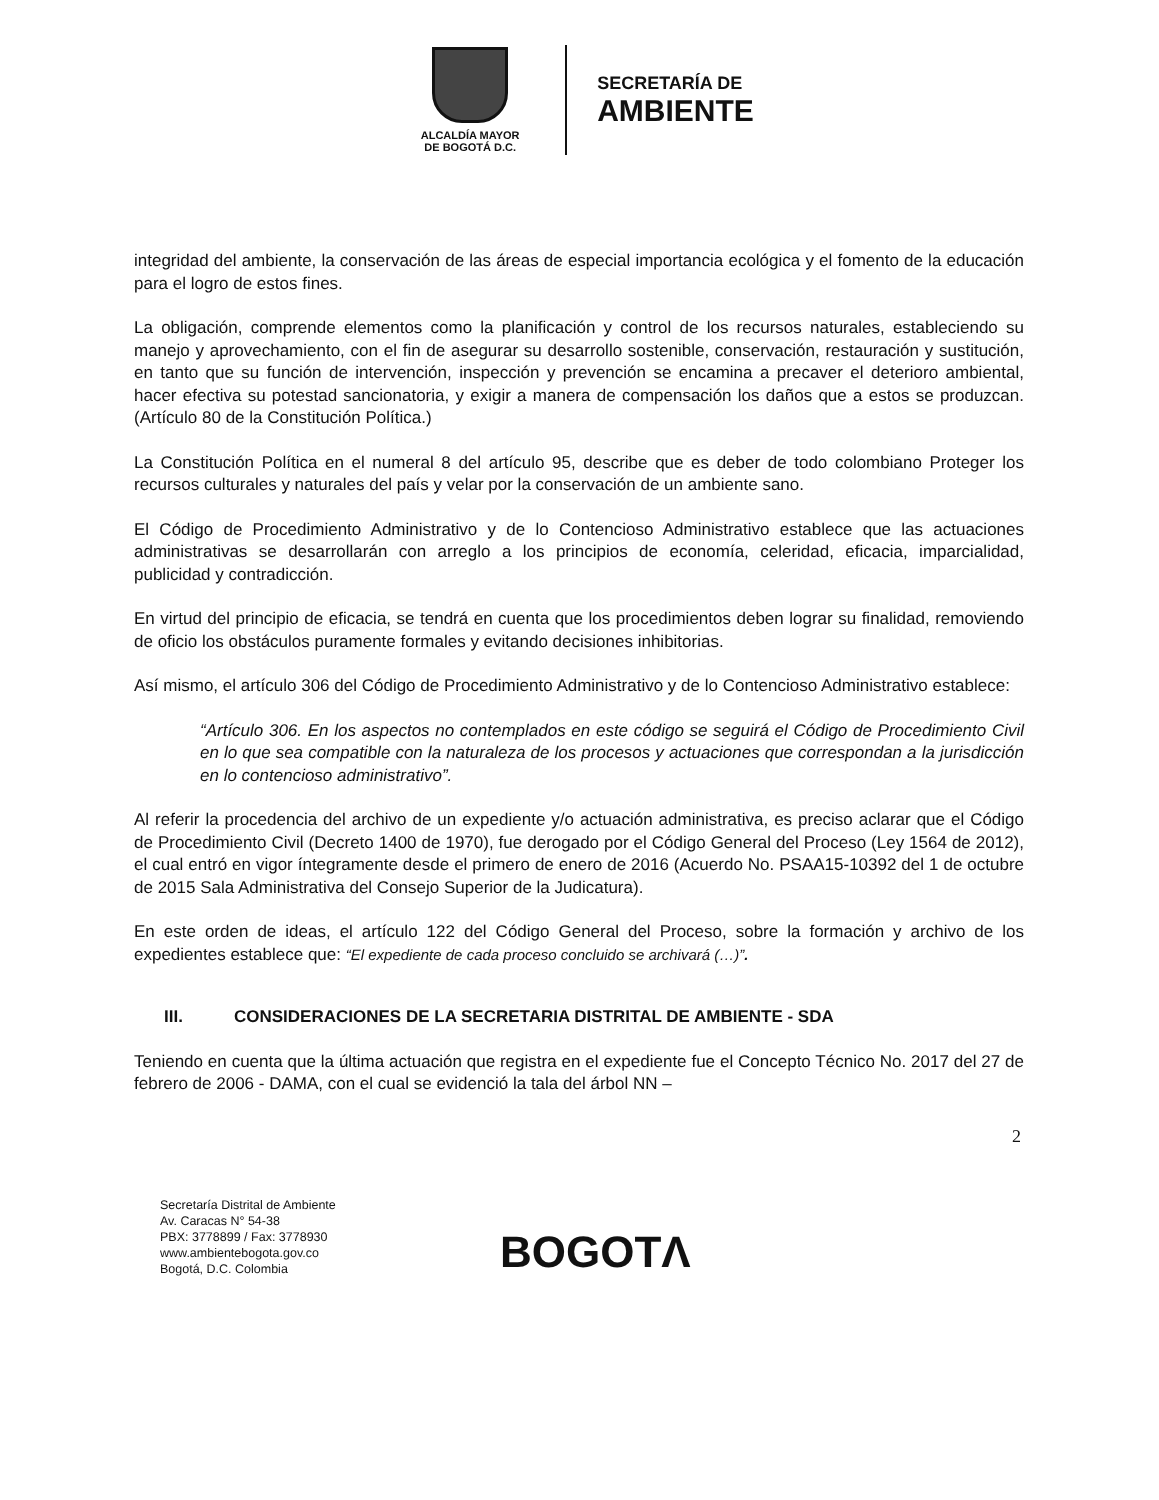ALCALDÍA MAYOR
DE BOGOTÁ D.C.
SECRETARÍA DE
AMBIENTE
integridad del ambiente, la conservación de las áreas de especial importancia ecológica y el fomento de la educación para el logro de estos fines.
La obligación, comprende elementos como la planificación y control de los recursos naturales, estableciendo su manejo y aprovechamiento, con el fin de asegurar su desarrollo sostenible, conservación, restauración y sustitución, en tanto que su función de intervención, inspección y prevención se encamina a precaver el deterioro ambiental, hacer efectiva su potestad sancionatoria, y exigir a manera de compensación los daños que a estos se produzcan. (Artículo 80 de la Constitución Política.)
La Constitución Política en el numeral 8 del artículo 95, describe que es deber de todo colombiano Proteger los recursos culturales y naturales del país y velar por la conservación de un ambiente sano.
El Código de Procedimiento Administrativo y de lo Contencioso Administrativo establece que las actuaciones administrativas se desarrollarán con arreglo a los principios de economía, celeridad, eficacia, imparcialidad, publicidad y contradicción.
En virtud del principio de eficacia, se tendrá en cuenta que los procedimientos deben lograr su finalidad, removiendo de oficio los obstáculos puramente formales y evitando decisiones inhibitorias.
Así mismo, el artículo 306 del Código de Procedimiento Administrativo y de lo Contencioso Administrativo establece:
“Artículo 306. En los aspectos no contemplados en este código se seguirá el Código de Procedimiento Civil en lo que sea compatible con la naturaleza de los procesos y actuaciones que correspondan a la jurisdicción en lo contencioso administrativo”.
Al referir la procedencia del archivo de un expediente y/o actuación administrativa, es preciso aclarar que el Código de Procedimiento Civil (Decreto 1400 de 1970), fue derogado por el Código General del Proceso (Ley 1564 de 2012), el cual entró en vigor íntegramente desde el primero de enero de 2016 (Acuerdo No. PSAA15-10392 del 1 de octubre de 2015 Sala Administrativa del Consejo Superior de la Judicatura).
En este orden de ideas, el artículo 122 del Código General del Proceso, sobre la formación y archivo de los expedientes establece que: “El expediente de cada proceso concluido se archivará (…)”.
III. CONSIDERACIONES DE LA SECRETARIA DISTRITAL DE AMBIENTE - SDA
Teniendo en cuenta que la última actuación que registra en el expediente fue el Concepto Técnico No. 2017 del 27 de febrero de 2006 - DAMA, con el cual se evidenció la tala del árbol NN –
2
Secretaría Distrital de Ambiente
Av. Caracas N° 54-38
PBX: 3778899 / Fax: 3778930
www.ambientebogota.gov.co
Bogotá, D.C. Colombia
BOGOTΛ